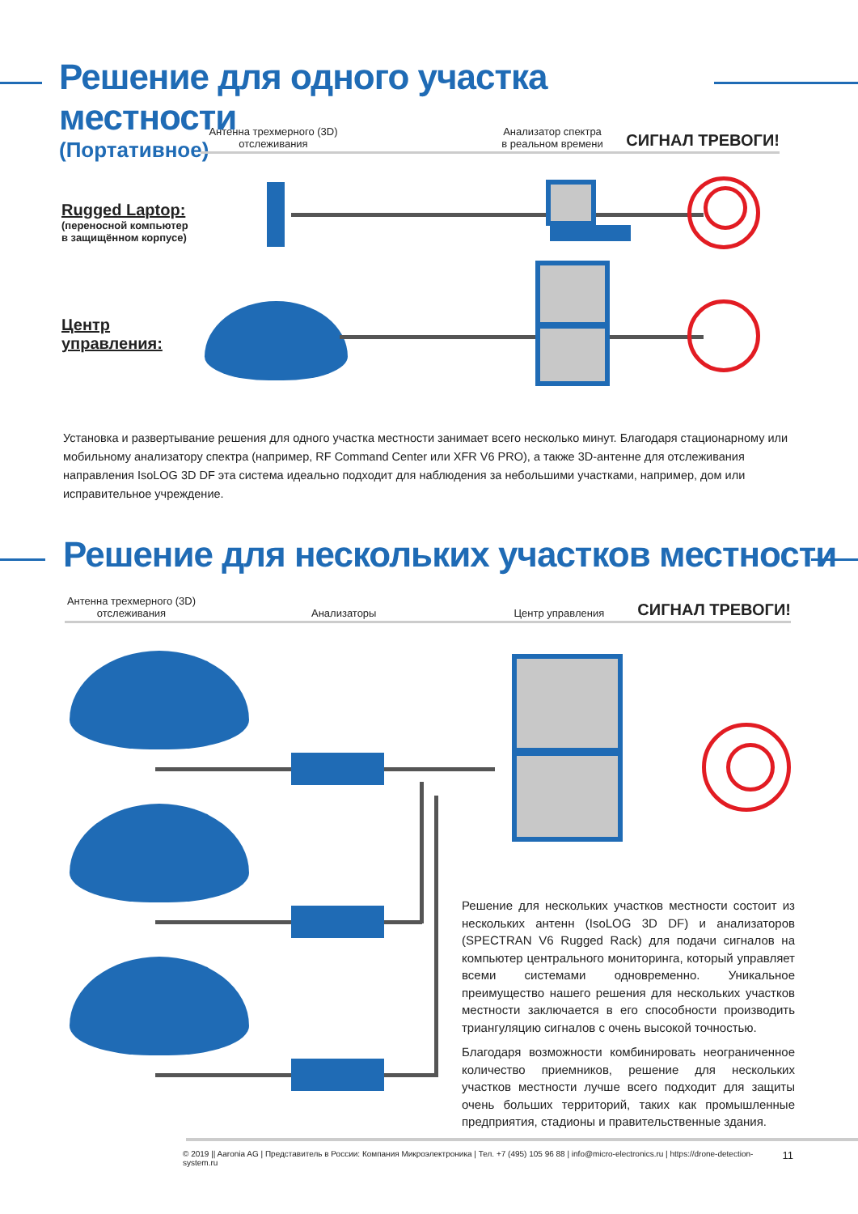Решение для одного участка местности
(Портативное)
Антенна трехмерного (3D) отслеживания Анализатор спектра в реальном времени СИГНАЛ ТРЕВОГИ!
Rugged Laptop:
(переносной компьютер
в защищённом корпусе)
Центр
управления:
Установка и развертывание решения для одного участка местности занимает всего несколько минут. Благодаря стационарному или мобильному анализатору спектра (например, RF Command Center или XFR V6 PRO), а также 3D-антенне для отслеживания направления IsoLOG 3D DF эта система идеально подходит для наблюдения за небольшими участками, например, дом или исправительное учреждение.
Решение для нескольких участков местности
Антенна трехмерного (3D) отслеживания Анализаторы Центр управления СИГНАЛ ТРЕВОГИ!
Решение для нескольких участков местности состоит из нескольких антенн (IsoLOG 3D DF) и анализаторов (SPECTRAN V6 Rugged Rack) для подачи сигналов на компьютер центрального мониторинга, который управляет всеми системами одновременно. Уникальное преимущество нашего решения для нескольких участков местности заключается в его способности производить триангуляцию сигналов с очень высокой точностью.
Благодаря возможности комбинировать неограниченное количество приемников, решение для нескольких участков местности лучше всего подходит для защиты очень больших территорий, таких как промышленные предприятия, стадионы и правительственные здания.
© 2019 || Aaronia AG | Представитель в России: Компания Микроэлектроника | Тел. +7 (495) 105 96 88 | info@micro-electronics.ru | https://drone-detection-system.ru 11